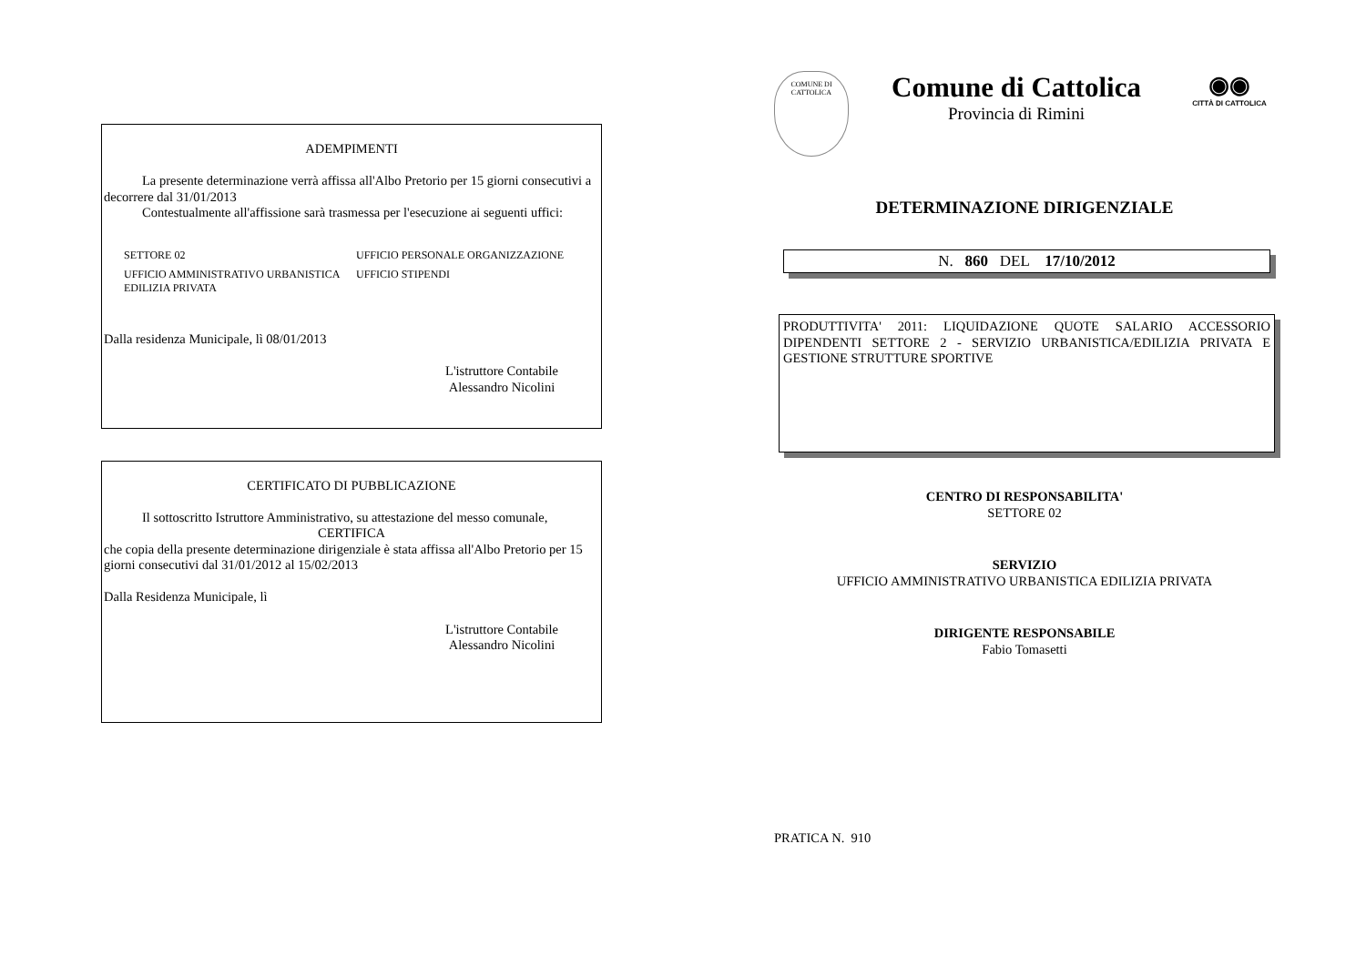ADEMPIMENTI
La presente determinazione verrà affissa all'Albo Pretorio per 15 giorni consecutivi a decorrere dal 31/01/2013
Contestualmente all'affissione sarà trasmessa per l'esecuzione ai seguenti uffici:
SETTORE 02
UFFICIO PERSONALE ORGANIZZAZIONE
UFFICIO AMMINISTRATIVO URBANISTICA EDILIZIA PRIVATA
UFFICIO STIPENDI
Dalla residenza Municipale, lì 08/01/2013
L'istruttore Contabile
Alessandro Nicolini
CERTIFICATO DI PUBBLICAZIONE
Il sottoscritto Istruttore Amministrativo, su attestazione del messo comunale,
CERTIFICA
che copia della presente determinazione dirigenziale è stata affissa all'Albo Pretorio per 15 giorni consecutivi dal 31/01/2012 al 15/02/2013
Dalla Residenza Municipale, lì
L'istruttore Contabile
Alessandro Nicolini
COMUNE DI CATTOLICA
Comune di Cattolica
Provincia di Rimini
◉◉
CITTÀ DI CATTOLICA
DETERMINAZIONE DIRIGENZIALE
N. 860 DEL 17/10/2012
PRODUTTIVITA' 2011: LIQUIDAZIONE QUOTE SALARIO ACCESSORIO DIPENDENTI SETTORE 2 - SERVIZIO URBANISTICA/EDILIZIA PRIVATA E GESTIONE STRUTTURE SPORTIVE
CENTRO DI RESPONSABILITA'
SETTORE 02
SERVIZIO
UFFICIO AMMINISTRATIVO URBANISTICA EDILIZIA PRIVATA
DIRIGENTE RESPONSABILE
Fabio Tomasetti
PRATICA N. 910